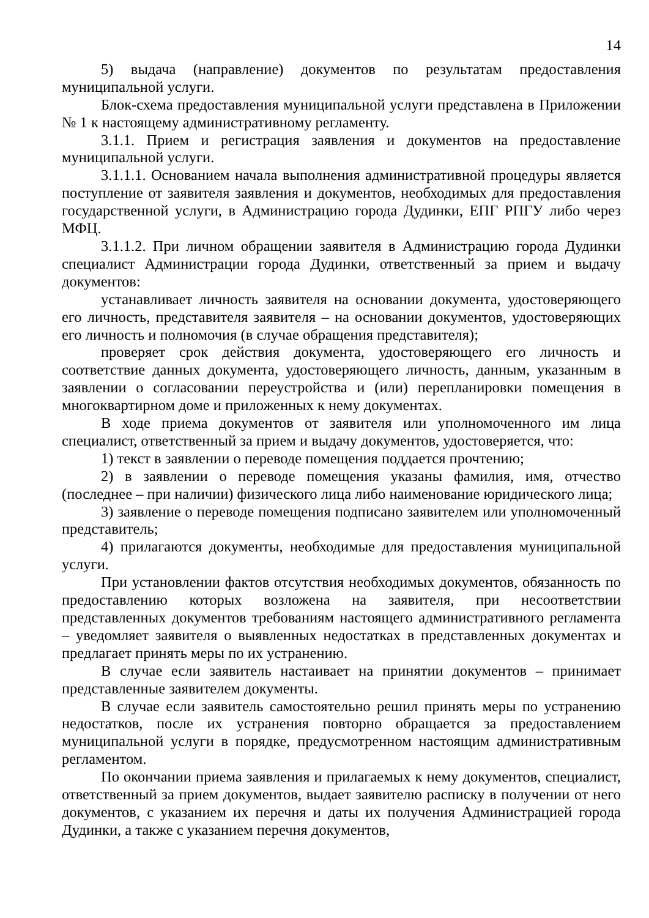14
5) выдача (направление) документов по результатам предоставления муниципальной услуги.
Блок-схема предоставления муниципальной услуги представлена в Приложении № 1 к настоящему административному регламенту.
3.1.1. Прием и регистрация заявления и документов на предоставление муниципальной услуги.
3.1.1.1. Основанием начала выполнения административной процедуры является поступление от заявителя заявления и документов, необходимых для предоставления государственной услуги, в Администрацию города Дудинки, ЕПГ РПГУ либо через МФЦ.
3.1.1.2. При личном обращении заявителя в Администрацию города Дудинки специалист Администрации города Дудинки, ответственный за прием и выдачу документов:
устанавливает личность заявителя на основании документа, удостоверяющего его личность, представителя заявителя – на основании документов, удостоверяющих его личность и полномочия (в случае обращения представителя);
проверяет срок действия документа, удостоверяющего его личность и соответствие данных документа, удостоверяющего личность, данным, указанным в заявлении о согласовании переустройства и (или) перепланировки помещения в многоквартирном доме и приложенных к нему документах.
В ходе приема документов от заявителя или уполномоченного им лица специалист, ответственный за прием и выдачу документов, удостоверяется, что:
1) текст в заявлении о переводе помещения поддается прочтению;
2) в заявлении о переводе помещения указаны фамилия, имя, отчество (последнее – при наличии) физического лица либо наименование юридического лица;
3) заявление о переводе помещения подписано заявителем или уполномоченный представитель;
4) прилагаются документы, необходимые для предоставления муниципальной услуги.
При установлении фактов отсутствия необходимых документов, обязанность по предоставлению которых возложена на заявителя, при несоответствии представленных документов требованиям настоящего административного регламента – уведомляет заявителя о выявленных недостатках в представленных документах и предлагает принять меры по их устранению.
В случае если заявитель настаивает на принятии документов – принимает представленные заявителем документы.
В случае если заявитель самостоятельно решил принять меры по устранению недостатков, после их устранения повторно обращается за предоставлением муниципальной услуги в порядке, предусмотренном настоящим административным регламентом.
По окончании приема заявления и прилагаемых к нему документов, специалист, ответственный за прием документов, выдает заявителю расписку в получении от него документов, с указанием их перечня и даты их получения Администрацией города Дудинки, а также с указанием перечня документов,